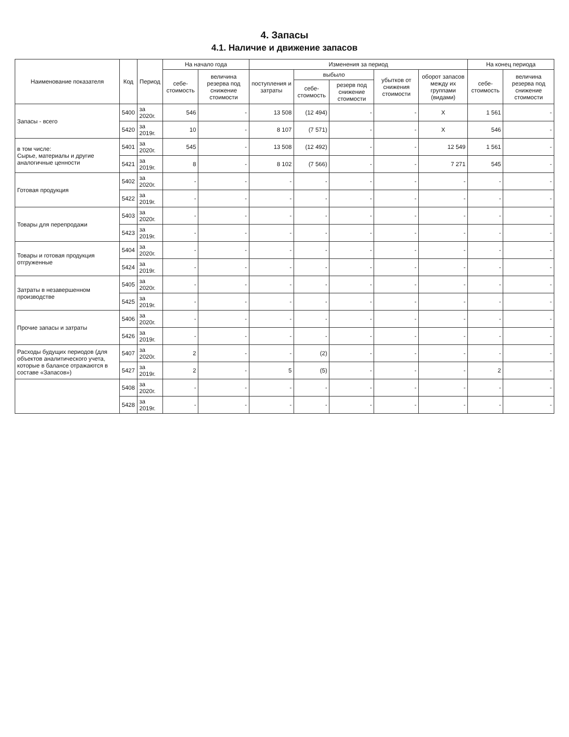4. Запасы
4.1. Наличие и движение запасов
| Наименование показателя | Код | Период | На начало года | | Изменения за период | | | | | На конец периода | |
| --- | --- | --- | --- | --- | --- | --- | --- | --- | --- | --- | --- |
| | | | себе-стоимость | величина резерва под снижение стоимости | поступления и затраты | выбыло | | убытков от снижения стоимости | оборот запасов между их группами (видами) | себе-стоимость | величина резерва под снижение стоимости |
| | | | | | | себе-стоимость | резерв под снижение стоимости | | | | |
| Запасы - всего | 5400 | за 2020г. | 546 | - | 13 508 | (12 494) | - | - | X | 1 561 | - |
| | 5420 | за 2019г. | 10 | - | 8 107 | (7 571) | - | - | X | 546 | - |
| в том числе: Сырье, материалы и другие аналогичные ценности | 5401 | за 2020г. | 545 | - | 13 508 | (12 492) | - | - | 12 549 | 1 561 | - |
| | 5421 | за 2019г. | 8 | - | 8 102 | (7 566) | - | - | 7 271 | 545 | - |
| Готовая продукция | 5402 | за 2020г. | - | - | - | - | - | - | - | - | - |
| | 5422 | за 2019г. | - | - | - | - | - | - | - | - | - |
| Товары для перепродажи | 5403 | за 2020г. | - | - | - | - | - | - | - | - | - |
| | 5423 | за 2019г. | - | - | - | - | - | - | - | - | - |
| Товары и готовая продукция отгруженные | 5404 | за 2020г. | - | - | - | - | - | - | - | - | - |
| | 5424 | за 2019г. | - | - | - | - | - | - | - | - | - |
| Затраты в незавершенном производстве | 5405 | за 2020г. | - | - | - | - | - | - | - | - | - |
| | 5425 | за 2019г. | - | - | - | - | - | - | - | - | - |
| Прочие запасы и затраты | 5406 | за 2020г. | - | - | - | - | - | - | - | - | - |
| | 5426 | за 2019г. | - | - | - | - | - | - | - | - | - |
| Расходы будущих периодов (для объектов аналитического учета, которые в балансе отражаются в составе «Запасов») | 5407 | за 2020г. | 2 | - | - | (2) | - | - | - | - | - |
| | 5427 | за 2019г. | 2 | - | 5 | (5) | - | - | - | 2 | - |
| | 5408 | за 2020г. | - | - | - | - | - | - | - | - | - |
| | 5428 | за 2019г. | - | - | - | - | - | - | - | - | - |